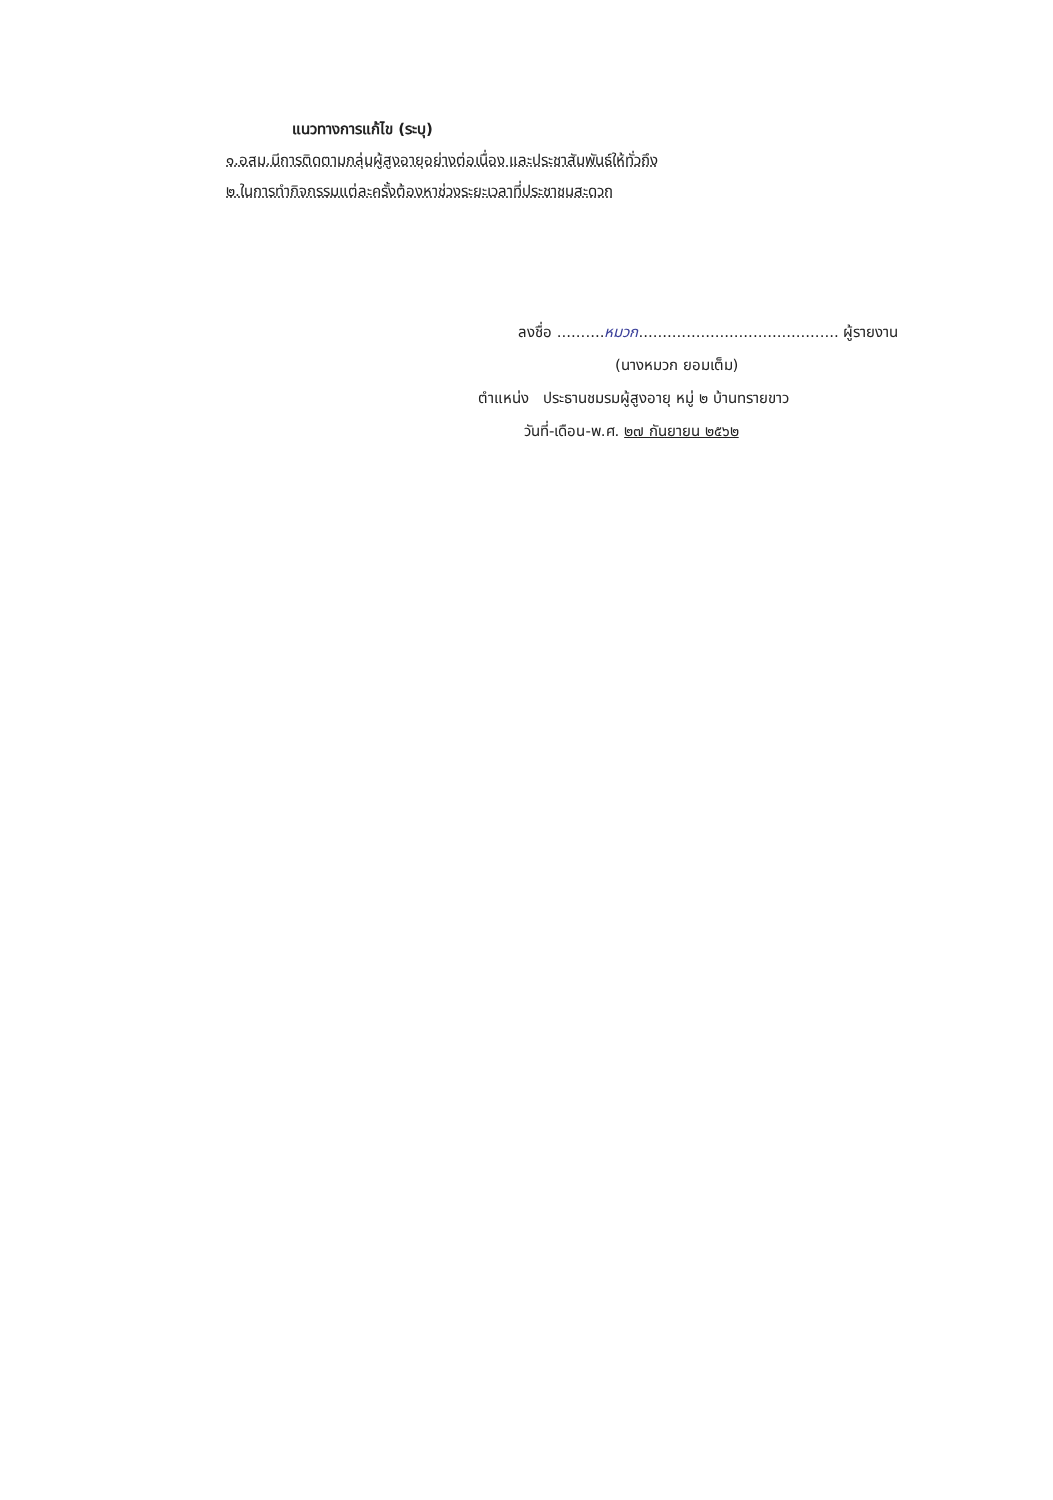แนวทางการแก้ไข (ระบุ)
๑.อสม.มีการติดตามกลุ่มผู้สูงอายุอย่างต่อเนื่อง และประชาสัมพันธ์ให้ทั่วถึง
๒.ในการทำกิจกรรมแต่ละครั้งต้องหาช่วงระยะเวลาที่ประชาชนสะดวก
ลงชื่อ ..........หมวก.......................................... ผู้รายงาน
(นางหมวก ยอมเต็ม)
ตำแหน่ง ประธานชมรมผู้สูงอายุ หมู่ ๒ บ้านทรายขาว
วันที่-เดือน-พ.ศ. ๒๗ กันยายน ๒๕๖๒